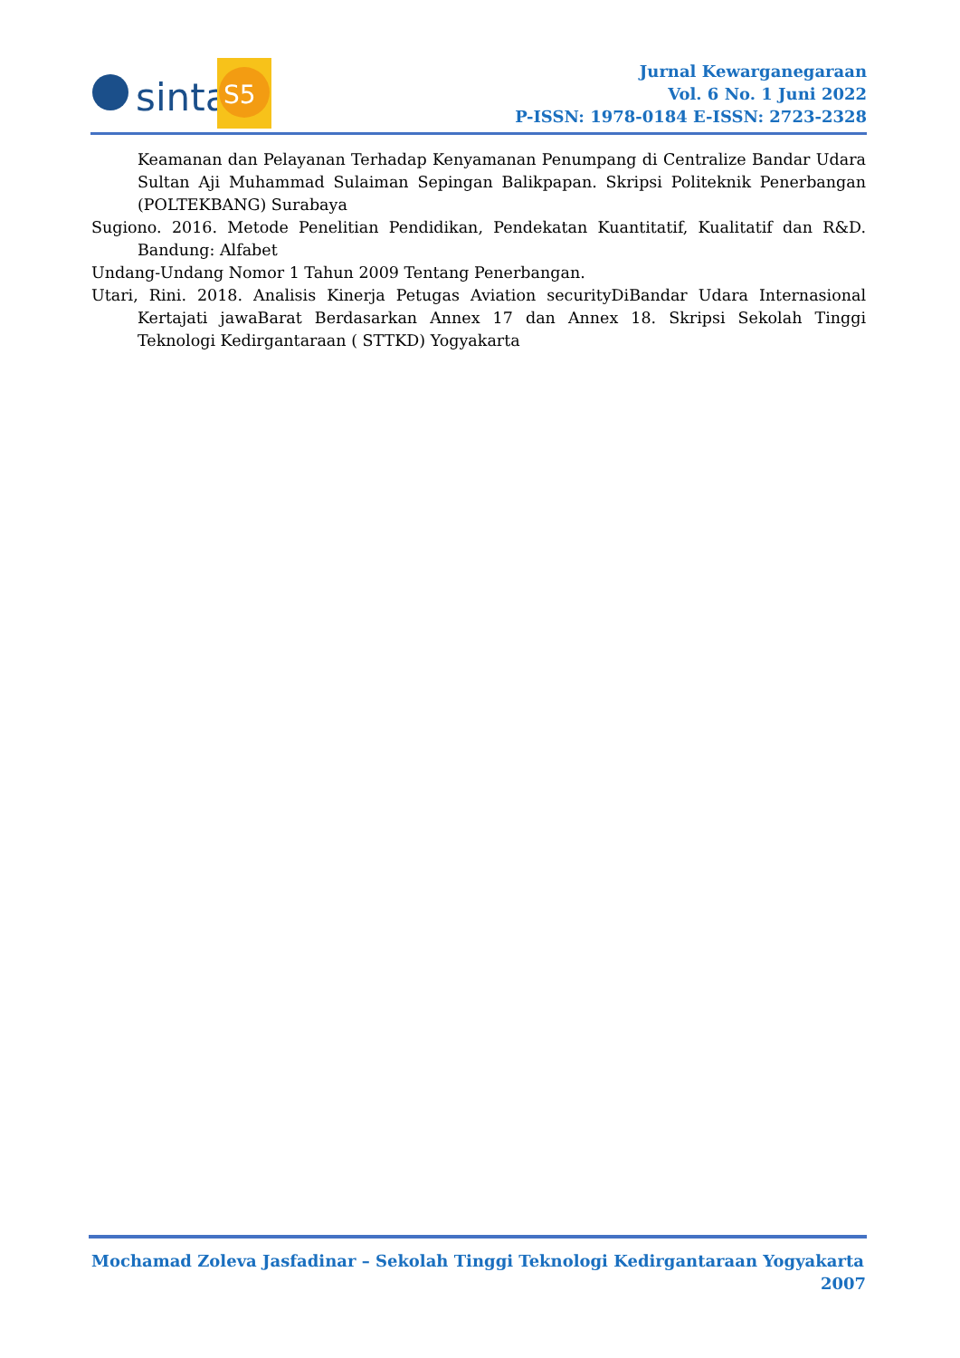sinta
S5
Jurnal Kewarganegaraan
Vol. 6 No. 1 Juni 2022
P-ISSN: 1978-0184 E-ISSN: 2723-2328
Keamanan dan Pelayanan Terhadap Kenyamanan Penumpang di Centralize Bandar Udara Sultan Aji Muhammad Sulaiman Sepingan Balikpapan. Skripsi Politeknik Penerbangan (POLTEKBANG) Surabaya
Sugiono. 2016. Metode Penelitian Pendidikan, Pendekatan Kuantitatif, Kualitatif dan R&D. Bandung: Alfabet
Undang-Undang Nomor 1 Tahun 2009 Tentang Penerbangan.
Utari, Rini. 2018. Analisis Kinerja Petugas Aviation securityDiBandar Udara Internasional Kertajati jawaBarat Berdasarkan Annex 17 dan Annex 18. Skripsi Sekolah Tinggi Teknologi Kedirgantaraan ( STTKD) Yogyakarta
Mochamad Zoleva Jasfadinar – Sekolah Tinggi Teknologi Kedirgantaraan Yogyakarta
2007